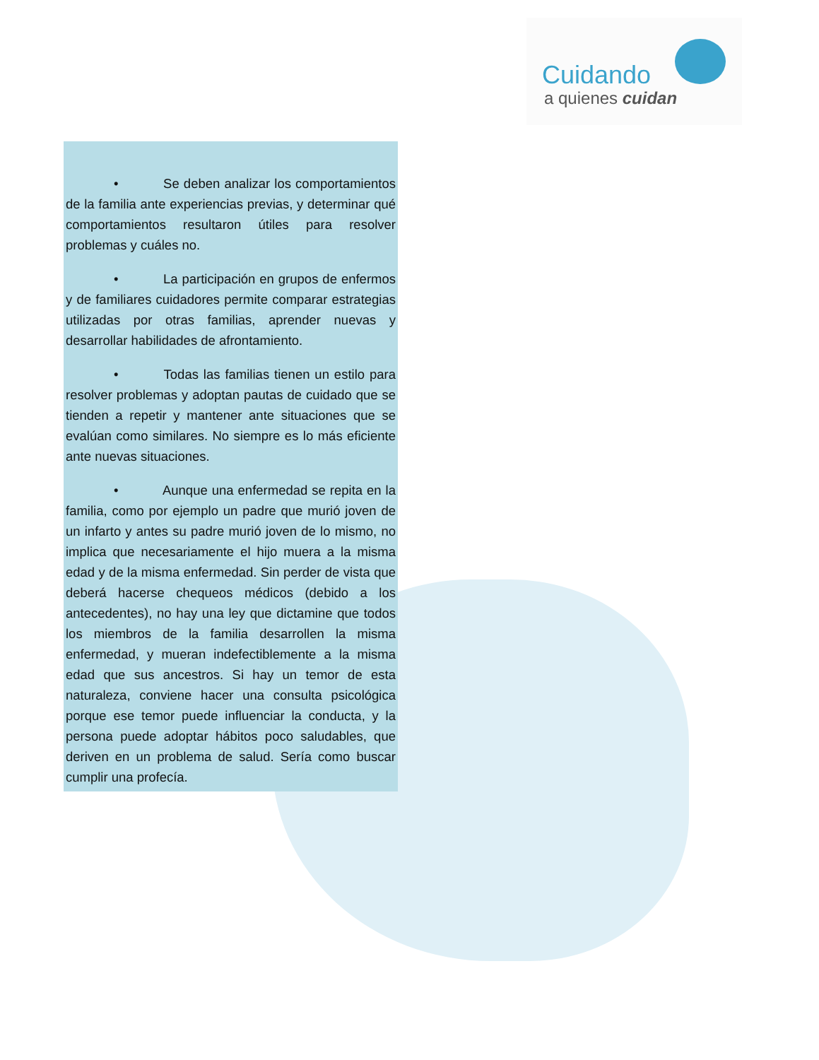Cuidando
a quienes cuidan
• Se deben analizar los comportamientos de la familia ante experiencias previas, y determinar qué comportamientos resultaron útiles para resolver problemas y cuáles no.
• La participación en grupos de enfermos y de familiares cuidadores permite comparar estrategias utilizadas por otras familias, aprender nuevas y desarrollar habilidades de afrontamiento.
• Todas las familias tienen un estilo para resolver problemas y adoptan pautas de cuidado que se tienden a repetir y mantener ante situaciones que se evalúan como similares. No siempre es lo más eficiente ante nuevas situaciones.
• Aunque una enfermedad se repita en la familia, como por ejemplo un padre que murió joven de un infarto y antes su padre murió joven de lo mismo, no implica que necesariamente el hijo muera a la misma edad y de la misma enfermedad. Sin perder de vista que deberá hacerse chequeos médicos (debido a los antecedentes), no hay una ley que dictamine que todos los miembros de la familia desarrollen la misma enfermedad, y mueran indefectiblemente a la misma edad que sus ancestros. Si hay un temor de esta naturaleza, conviene hacer una consulta psicológica porque ese temor puede influenciar la conducta, y la persona puede adoptar hábitos poco saludables, que deriven en un problema de salud. Sería como buscar cumplir una profecía.